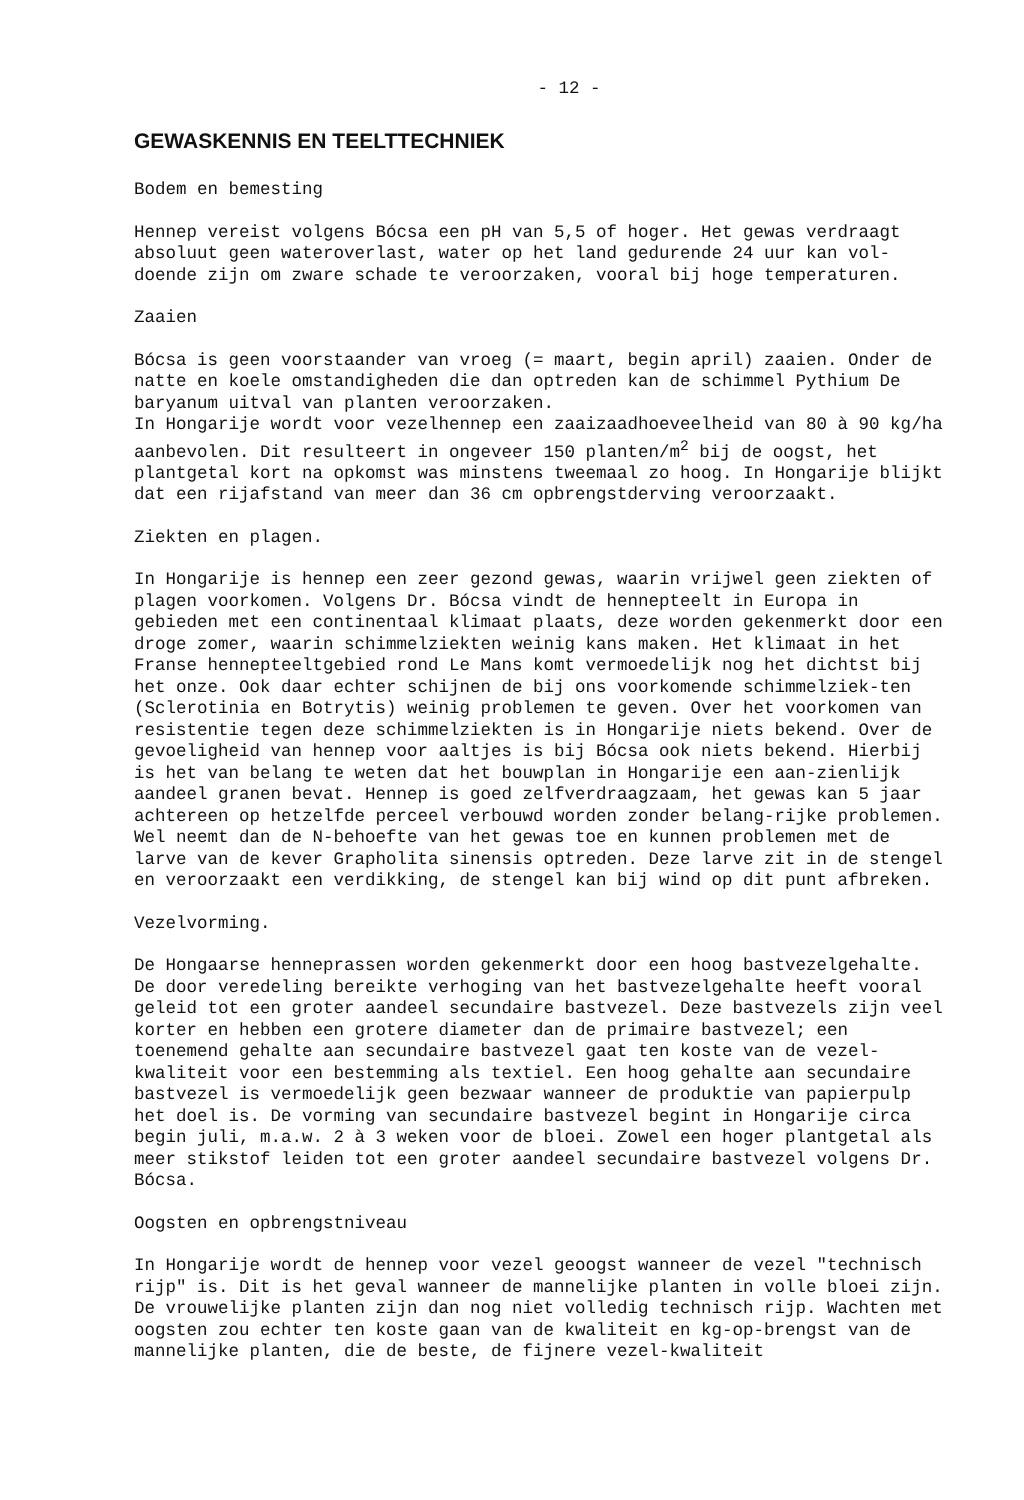- 12 -
GEWASKENNIS EN TEELTTECHNIEK
Bodem en bemesting
Hennep vereist volgens Bócsa een pH van 5,5 of hoger. Het gewas verdraagt absoluut geen wateroverlast, water op het land gedurende 24 uur kan vol-doende zijn om zware schade te veroorzaken, vooral bij hoge temperaturen.
Zaaien
Bócsa is geen voorstaander van vroeg (= maart, begin april) zaaien. Onder de natte en koele omstandigheden die dan optreden kan de schimmel Pythium De baryanum uitval van planten veroorzaken.
In Hongarije wordt voor vezelhennep een zaaizaadhoeveelheid van 80 à 90 kg/ha aanbevolen. Dit resulteert in ongeveer 150 planten/m<sup>2</sup> bij de oogst, het plantgetal kort na opkomst was minstens tweemaal zo hoog. In Hongarije blijkt dat een rijafstand van meer dan 36 cm opbrengstderving veroorzaakt.
Ziekten en plagen.
In Hongarije is hennep een zeer gezond gewas, waarin vrijwel geen ziekten of plagen voorkomen. Volgens Dr. Bócsa vindt de hennepteelt in Europa in gebieden met een continentaal klimaat plaats, deze worden gekenmerkt door een droge zomer, waarin schimmelziekten weinig kans maken. Het klimaat in het Franse hennepteeltgebied rond Le Mans komt vermoedelijk nog het dichtst bij het onze. Ook daar echter schijnen de bij ons voorkomende schimmelziek-ten (Sclerotinia en Botrytis) weinig problemen te geven. Over het voorkomen van resistentie tegen deze schimmelziekten is in Hongarije niets bekend. Over de gevoeligheid van hennep voor aaltjes is bij Bócsa ook niets bekend. Hierbij is het van belang te weten dat het bouwplan in Hongarije een aan-zienlijk aandeel granen bevat. Hennep is goed zelfverdraagzaam, het gewas kan 5 jaar achtereen op hetzelfde perceel verbouwd worden zonder belang-rijke problemen. Wel neemt dan de N-behoefte van het gewas toe en kunnen problemen met de larve van de kever Grapholita sinensis optreden. Deze larve zit in de stengel en veroorzaakt een verdikking, de stengel kan bij wind op dit punt afbreken.
Vezelvorming.
De Hongaarse henneprassen worden gekenmerkt door een hoog bastvezelgehalte. De door veredeling bereikte verhoging van het bastvezelgehalte heeft vooral geleid tot een groter aandeel secundaire bastvezel. Deze bastvezels zijn veel korter en hebben een grotere diameter dan de primaire bastvezel; een toenemend gehalte aan secundaire bastvezel gaat ten koste van de vezel-kwaliteit voor een bestemming als textiel. Een hoog gehalte aan secundaire bastvezel is vermoedelijk geen bezwaar wanneer de produktie van papierpulp het doel is. De vorming van secundaire bastvezel begint in Hongarije circa begin juli, m.a.w. 2 à 3 weken voor de bloei. Zowel een hoger plantgetal als meer stikstof leiden tot een groter aandeel secundaire bastvezel volgens Dr. Bócsa.
Oogsten en opbrengstniveau
In Hongarije wordt de hennep voor vezel geoogst wanneer de vezel "technisch rijp" is. Dit is het geval wanneer de mannelijke planten in volle bloei zijn. De vrouwelijke planten zijn dan nog niet volledig technisch rijp. Wachten met oogsten zou echter ten koste gaan van de kwaliteit en kg-op-brengst van de mannelijke planten, die de beste, de fijnere vezel-kwaliteit